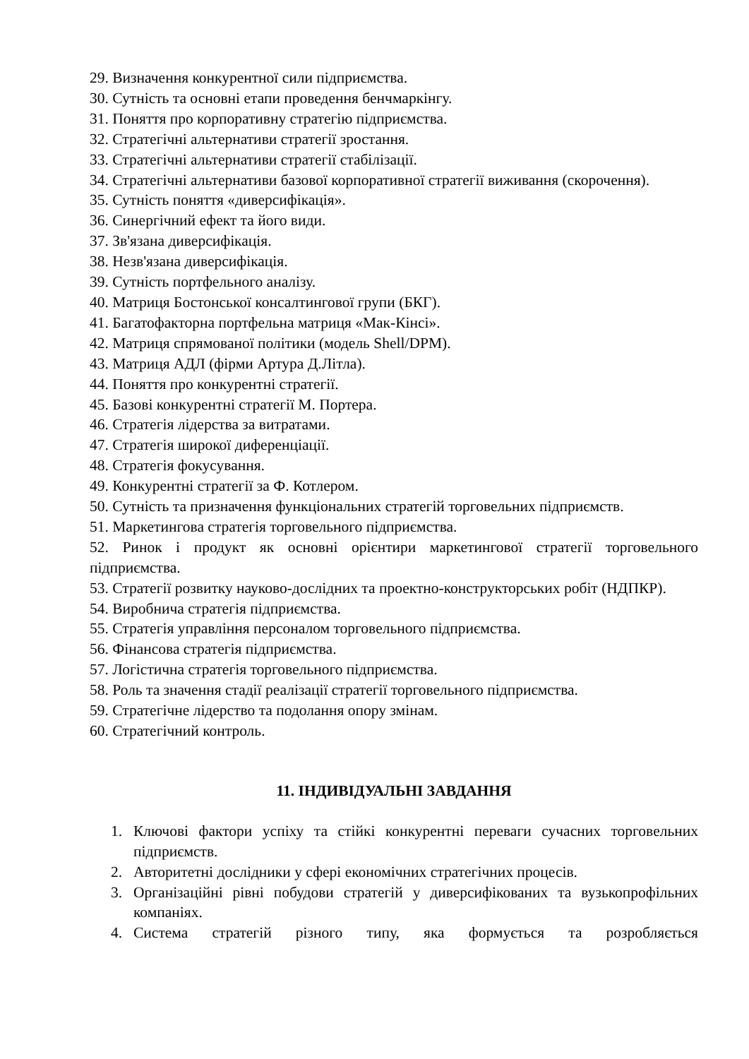29. Визначення конкурентної сили підприємства.
30. Сутність та основні етапи проведення бенчмаркінгу.
31. Поняття про корпоративну стратегію підприємства.
32. Стратегічні альтернативи стратегії зростання.
33. Стратегічні альтернативи стратегії стабілізації.
34. Стратегічні альтернативи базової корпоративної стратегії виживання (скорочення).
35. Сутність поняття «диверсифікація».
36. Синергічний ефект та його види.
37. Зв'язана диверсифікація.
38. Незв'язана диверсифікація.
39. Сутність портфельного аналізу.
40. Матриця Бостонської консалтингової групи (БКГ).
41. Багатофакторна портфельна матриця «Мак-Кінсі».
42. Матриця спрямованої політики (модель Shell/DPM).
43. Матриця АДЛ (фірми Артура Д.Літла).
44. Поняття про конкурентні стратегії.
45. Базові конкурентні стратегії М. Портера.
46. Стратегія лідерства за витратами.
47. Стратегія широкої диференціації.
48. Стратегія фокусування.
49. Конкурентні стратегії за Ф. Котлером.
50. Сутність та призначення функціональних стратегій торговельних підприємств.
51. Маркетингова стратегія торговельного підприємства.
52. Ринок і продукт як основні орієнтири маркетингової стратегії торговельного підприємства.
53. Стратегії розвитку науково-дослідних та проектно-конструкторських робіт (НДПКР).
54. Виробнича стратегія підприємства.
55. Стратегія управління персоналом торговельного підприємства.
56. Фінансова стратегія підприємства.
57. Логістична стратегія торговельного підприємства.
58. Роль та значення стадії реалізації стратегії торговельного підприємства.
59. Стратегічне лідерство та подолання опору змінам.
60. Стратегічний контроль.
11. ІНДИВІДУАЛЬНІ ЗАВДАННЯ
1. Ключові фактори успіху та стійкі конкурентні переваги сучасних торговельних підприємств.
2. Авторитетні дослідники у сфері економічних стратегічних процесів.
3. Організаційні рівні побудови стратегій у диверсифікованих та вузькопрофільних компаніях.
4. Система стратегій різного типу, яка формується та розробляється